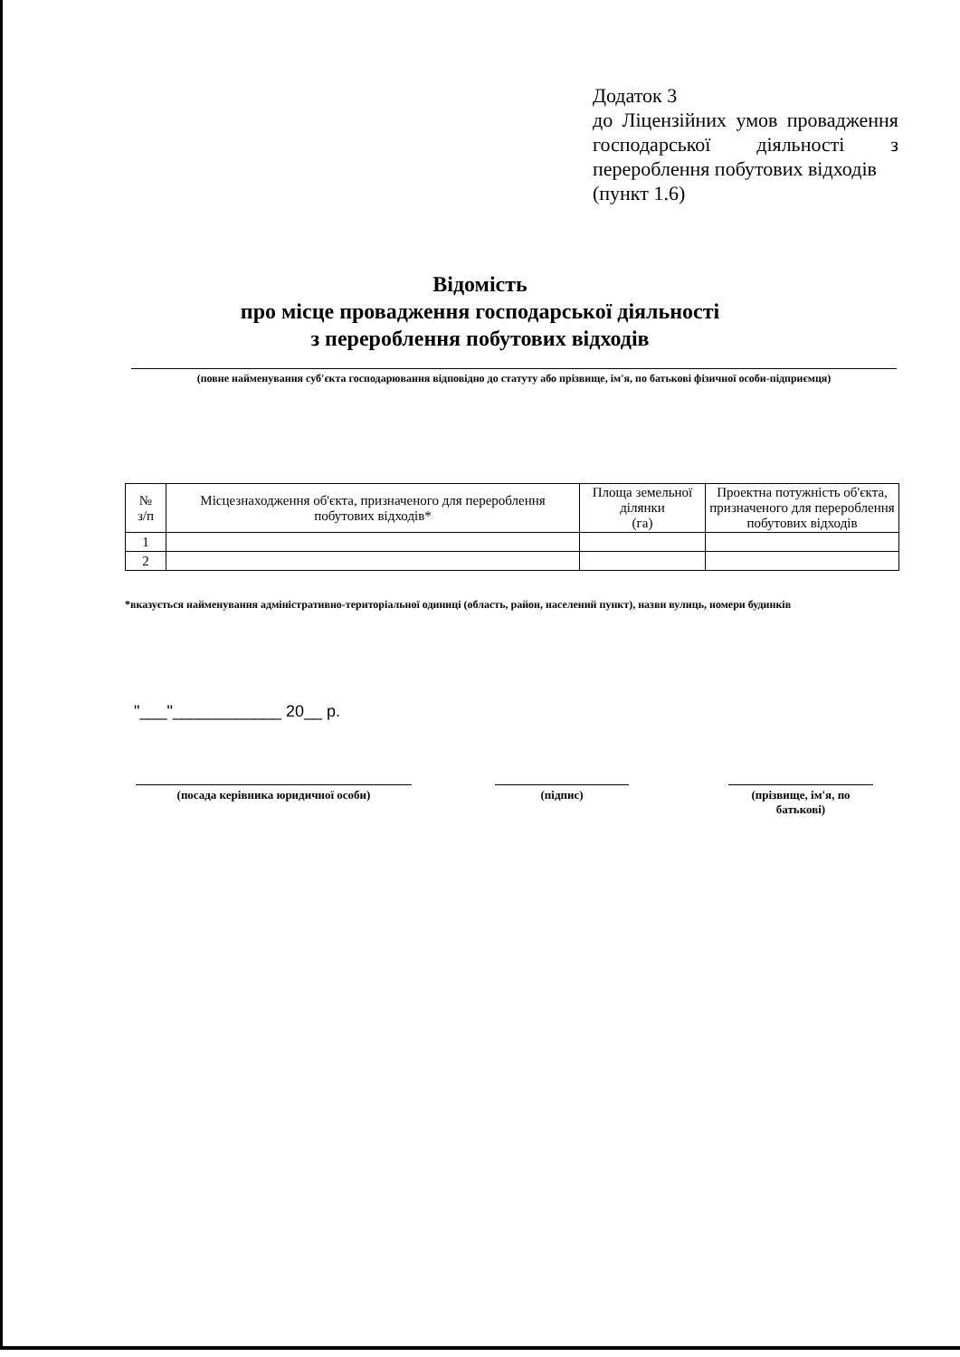Додаток 3
до Ліцензійних умов провадження господарської діяльності з перероблення побутових відходів
(пункт 1.6)
Відомість
про місце провадження господарської діяльності
з перероблення побутових відходів
(повне найменування суб'єкта господарювання відповідно до статуту або прізвище, ім'я, по батькові фізичної особи-підприємця)
| № з/п | Місцезнаходження об'єкта, призначеного для перероблення побутових відходів* | Площа земельної ділянки (га) | Проектна потужність об'єкта, призначеного для перероблення побутових відходів |
| --- | --- | --- | --- |
| 1 | | | |
| 2 | | | |
*вказується найменування адміністративно-територіальної одиниці (область, район, населений пункт), назви вулиць, номери будинків
"___"____________ 20__ р.
(посада керівника юридичної особи) (підпис) (прізвище, ім'я, по батькові)